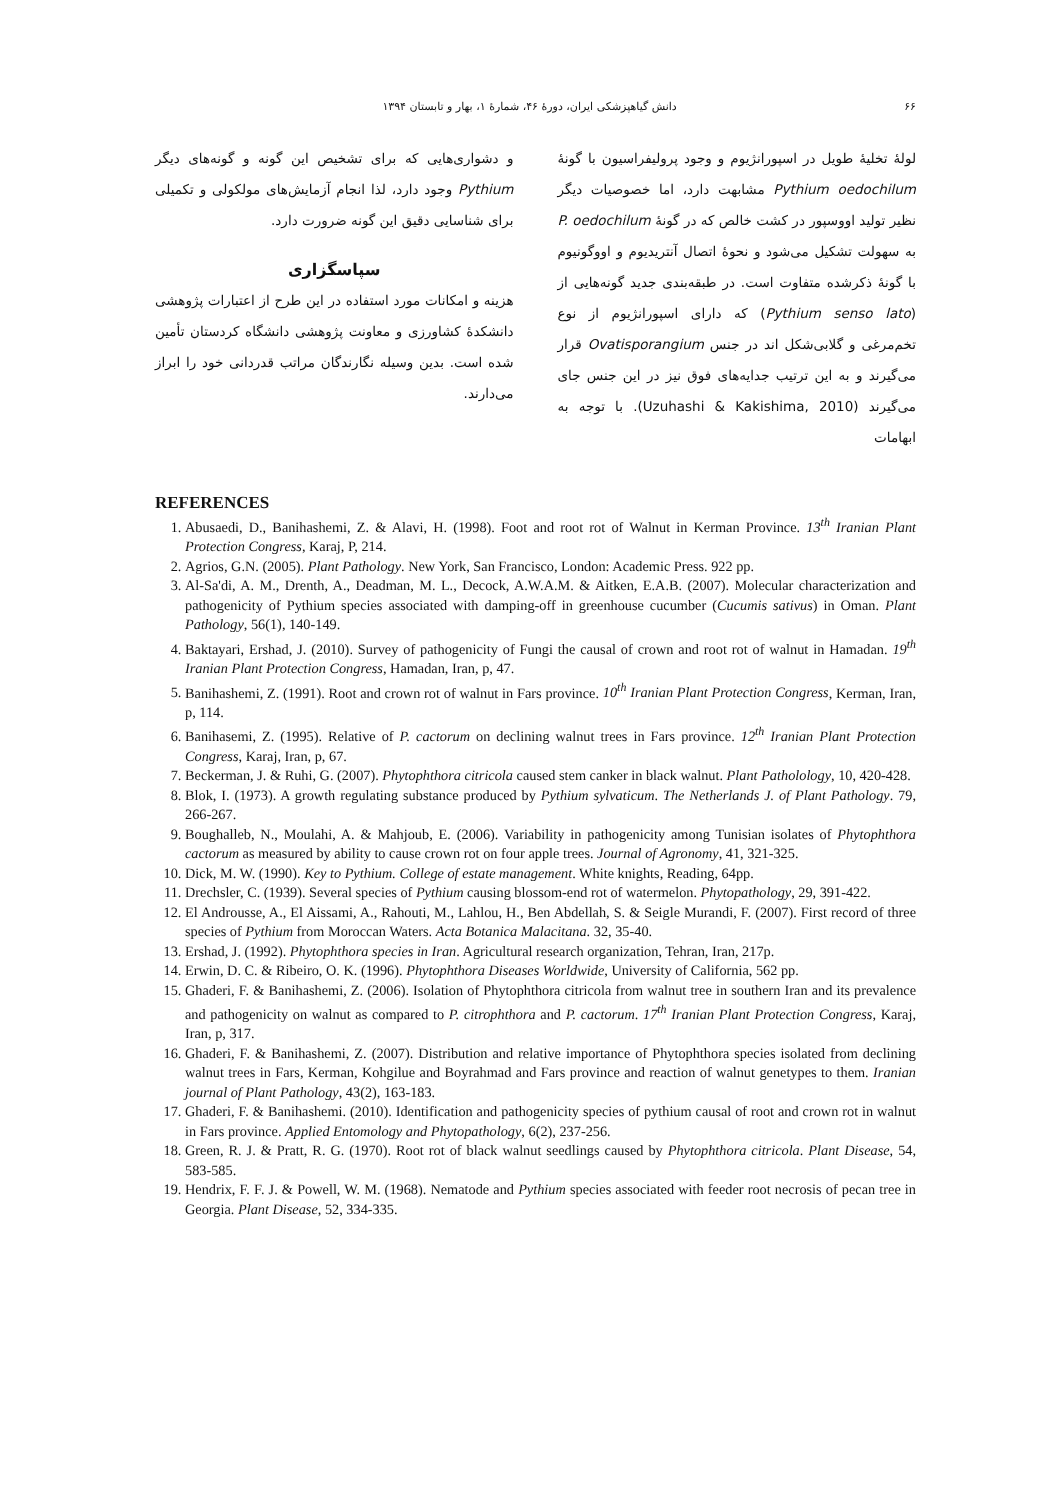۶۶ دانش گیاهپزشکی ایران، دورهٔ ۴۶، شمارهٔ ۱، بهار و تابستان ۱۳۹۴
لولهٔ تخلیهٔ طویل در اسپورانژیوم و وجود پرولیفراسیون با گونهٔ Pythium oedochilum مشابهت دارد، اما خصوصیات دیگر نظیر تولید اووسپور در کشت خالص که در گونهٔ P. oedochilum به سهولت تشکیل می‌شود و نحوهٔ اتصال آنتریدیوم و اووگونیوم با گونهٔ ذکرشده متفاوت است. در طبقه‌بندی جدید گونه‌هایی از (Pythium senso lato) که دارای اسپورانژیوم از نوع تخم‌مرغی و گلابی‌شکل اند در جنس Ovatisporangium قرار می‌گیرند و به این ترتیب جدایه‌های فوق نیز در این جنس جای می‌گیرند (Uzuhashi & Kakishima, 2010). با توجه به ابهامات
و دشواری‌هایی که برای تشخیص این گونه و گونه‌های دیگر Pythium وجود دارد، لذا انجام آزمایش‌های مولکولی و تکمیلی برای شناسایی دقیق این گونه ضرورت دارد.
سپاسگزاری
هزینه و امکانات مورد استفاده در این طرح از اعتبارات پژوهشی دانشکدهٔ کشاورزی و معاونت پژوهشی دانشگاه کردستان تأمین شده است. بدین وسیله نگارندگان مراتب قدردانی خود را ابراز می‌دارند.
REFERENCES
1. Abusaedi, D., Banihashemi, Z. & Alavi, H. (1998). Foot and root rot of Walnut in Kerman Province. 13<sup>th</sup> Iranian Plant Protection Congress, Karaj, P, 214.
2. Agrios, G.N. (2005). Plant Pathology. New York, San Francisco, London: Academic Press. 922 pp.
3. Al-Sa'di, A. M., Drenth, A., Deadman, M. L., Decock, A.W.A.M. & Aitken, E.A.B. (2007). Molecular characterization and pathogenicity of Pythium species associated with damping-off in greenhouse cucumber (Cucumis sativus) in Oman. Plant Pathology, 56(1), 140-149.
4. Baktayari, Ershad, J. (2010). Survey of pathogenicity of Fungi the causal of crown and root rot of walnut in Hamadan. 19<sup>th</sup> Iranian Plant Protection Congress, Hamadan, Iran, p, 47.
5. Banihashemi, Z. (1991). Root and crown rot of walnut in Fars province. 10<sup>th</sup> Iranian Plant Protection Congress, Kerman, Iran, p, 114.
6. Banihasemi, Z. (1995). Relative of P. cactorum on declining walnut trees in Fars province. 12<sup>th</sup> Iranian Plant Protection Congress, Karaj, Iran, p, 67.
7. Beckerman, J. & Ruhi, G. (2007). Phytophthora citricola caused stem canker in black walnut. Plant Patholology, 10, 420-428.
8. Blok, I. (1973). A growth regulating substance produced by Pythium sylvaticum. The Netherlands J. of Plant Pathology. 79, 266-267.
9. Boughalleb, N., Moulahi, A. & Mahjoub, E. (2006). Variability in pathogenicity among Tunisian isolates of Phytophthora cactorum as measured by ability to cause crown rot on four apple trees. Journal of Agronomy, 41, 321-325.
10. Dick, M. W. (1990). Key to Pythium. College of estate management. White knights, Reading, 64pp.
11. Drechsler, C. (1939). Several species of Pythium causing blossom-end rot of watermelon. Phytopathology, 29, 391-422.
12. El Androusse, A., El Aissami, A., Rahouti, M., Lahlou, H., Ben Abdellah, S. & Seigle Murandi, F. (2007). First record of three species of Pythium from Moroccan Waters. Acta Botanica Malacitana. 32, 35-40.
13. Ershad, J. (1992). Phytophthora species in Iran. Agricultural research organization, Tehran, Iran, 217p.
14. Erwin, D. C. & Ribeiro, O. K. (1996). Phytophthora Diseases Worldwide, University of California, 562 pp.
15. Ghaderi, F. & Banihashemi, Z. (2006). Isolation of Phytophthora citricola from walnut tree in southern Iran and its prevalence and pathogenicity on walnut as compared to P. citrophthora and P. cactorum. 17<sup>th</sup> Iranian Plant Protection Congress, Karaj, Iran, p, 317.
16. Ghaderi, F. & Banihashemi, Z. (2007). Distribution and relative importance of Phytophthora species isolated from declining walnut trees in Fars, Kerman, Kohgilue and Boyrahmad and Fars province and reaction of walnut genetypes to them. Iranian journal of Plant Pathology, 43(2), 163-183.
17. Ghaderi, F. & Banihashemi. (2010). Identification and pathogenicity species of pythium causal of root and crown rot in walnut in Fars province. Applied Entomology and Phytopathology, 6(2), 237-256.
18. Green, R. J. & Pratt, R. G. (1970). Root rot of black walnut seedlings caused by Phytophthora citricola. Plant Disease, 54, 583-585.
19. Hendrix, F. F. J. & Powell, W. M. (1968). Nematode and Pythium species associated with feeder root necrosis of pecan tree in Georgia. Plant Disease, 52, 334-335.